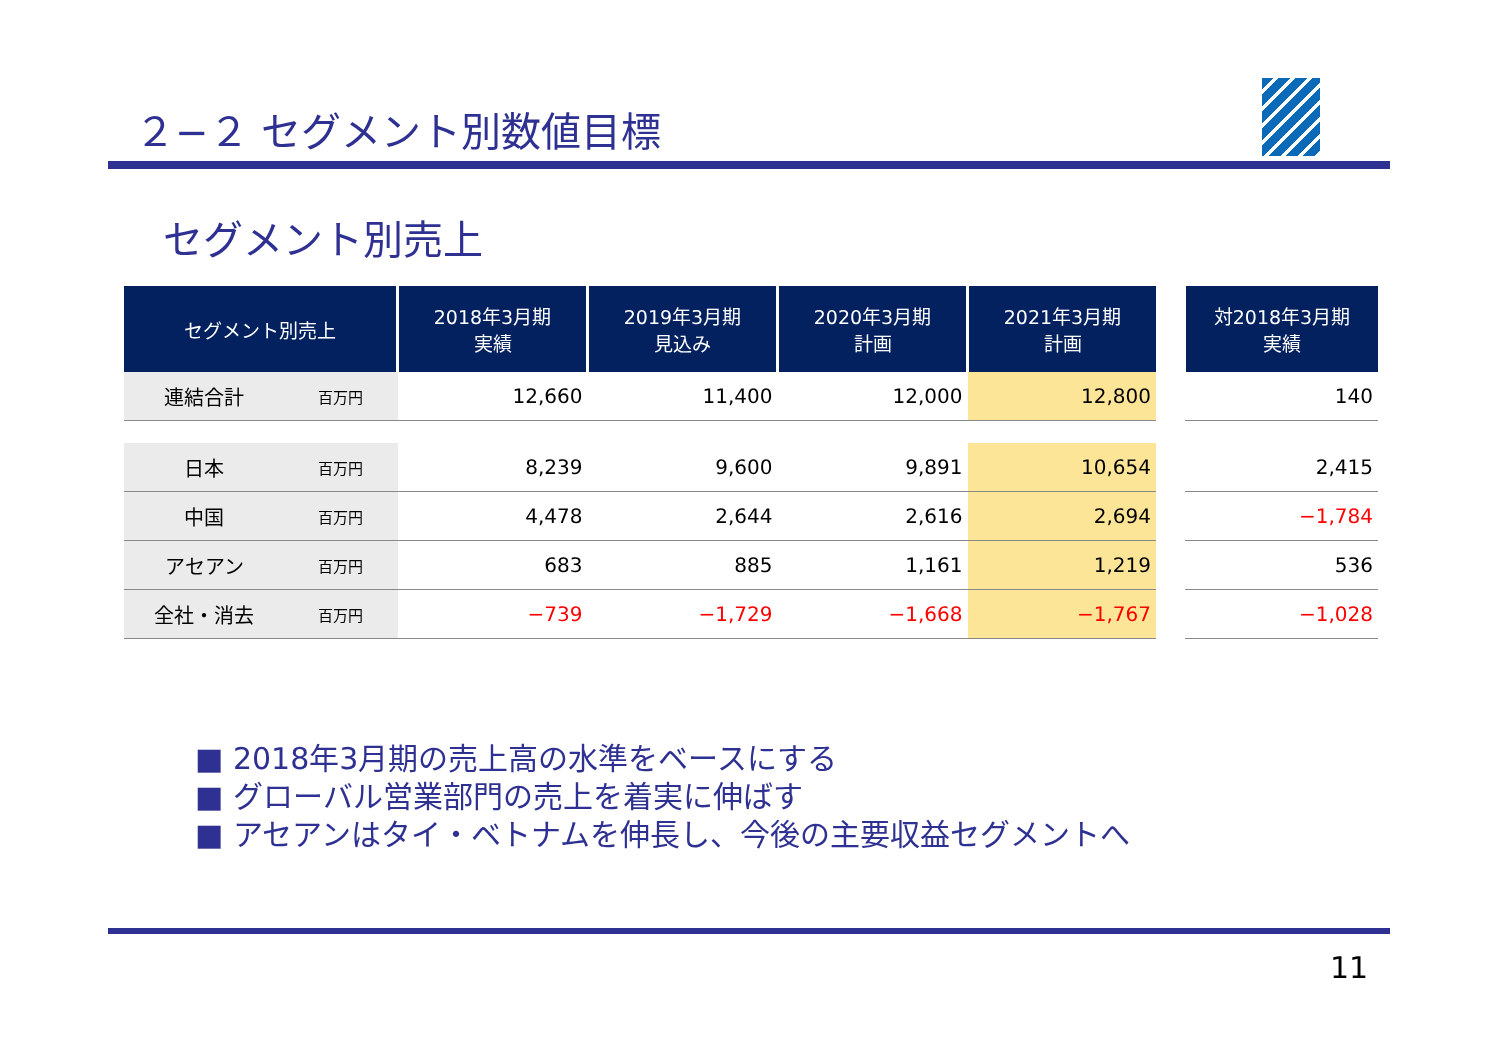２−２ セグメント別数値目標
セグメント別売上
| セグメント別売上 | | 2018年3月期 実績 | 2019年3月期 見込み | 2020年3月期 計画 | 2021年3月期 計画 | | 対2018年3月期 実績 |
| --- | --- | --- | --- | --- | --- | --- | --- |
| 連結合計 | 百万円 | 12,660 | 11,400 | 12,000 | 12,800 | | 140 |
| 日本 | 百万円 | 8,239 | 9,600 | 9,891 | 10,654 | | 2,415 |
| 中国 | 百万円 | 4,478 | 2,644 | 2,616 | 2,694 | | −1,784 |
| アセアン | 百万円 | 683 | 885 | 1,161 | 1,219 | | 536 |
| 全社・消去 | 百万円 | −739 | −1,729 | −1,668 | −1,767 | | −1,028 |
■ 2018年3月期の売上高の水準をベースにする
■ グローバル営業部門の売上を着実に伸ばす
■ アセアンはタイ・ベトナムを伸長し、今後の主要収益セグメントへ
11